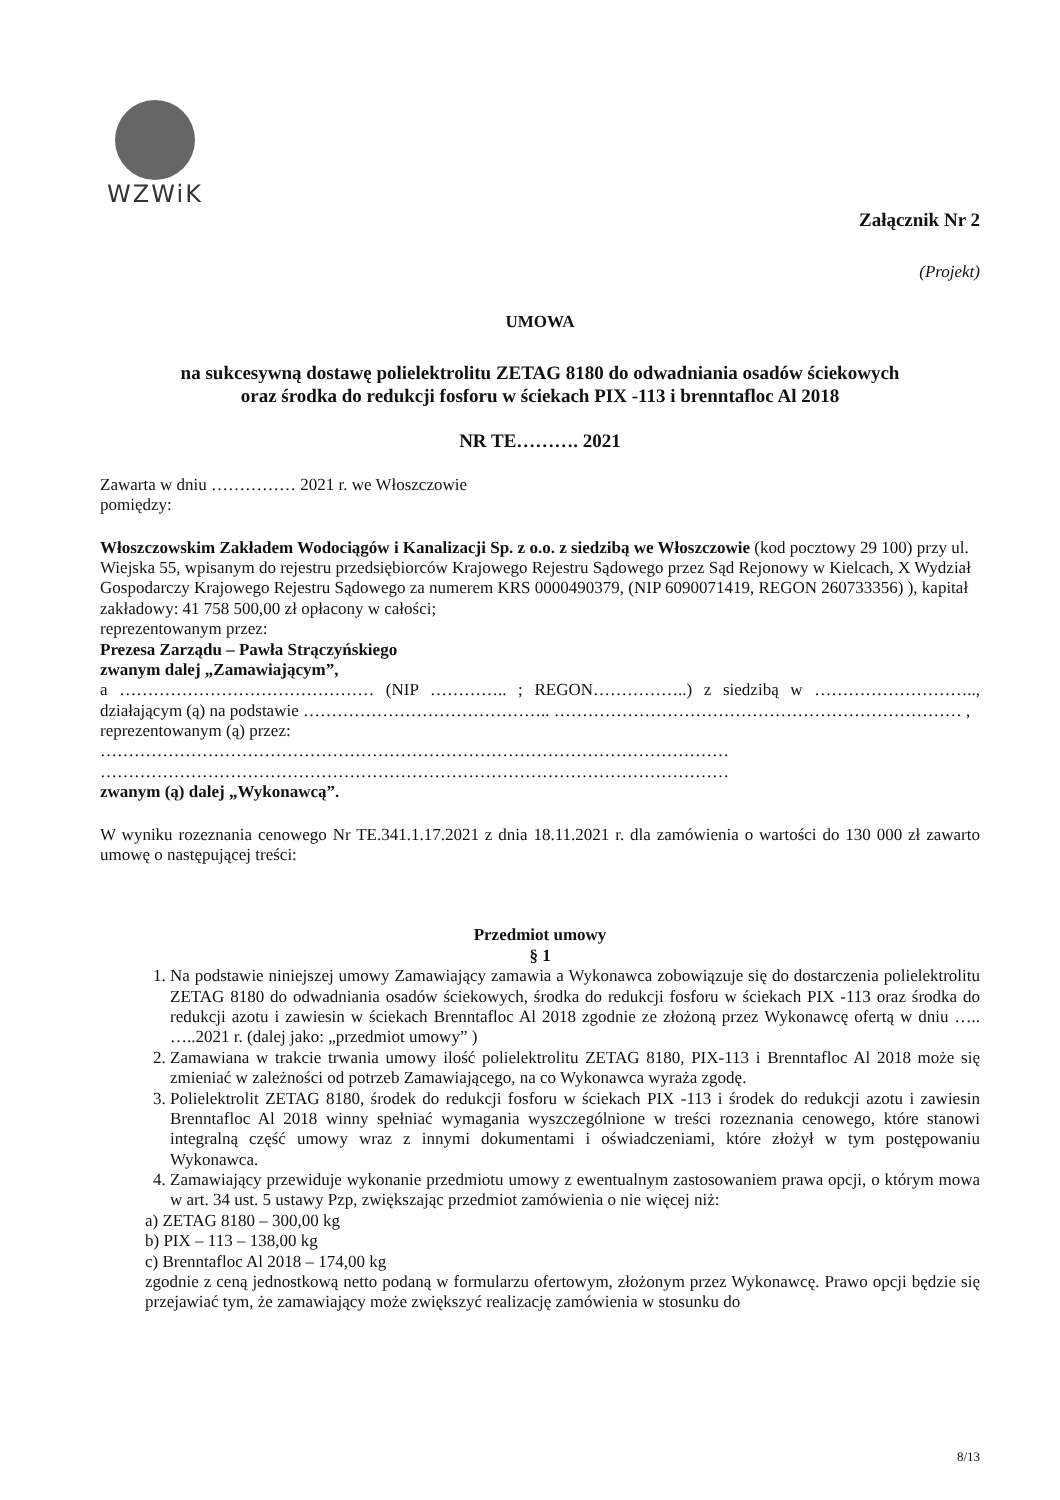WZWiK
Załącznik Nr 2
(Projekt)
UMOWA
na sukcesywną dostawę polielektrolitu ZETAG 8180 do odwadniania osadów ściekowych
oraz środka do redukcji fosforu w ściekach PIX -113 i brenntafloc Al 2018
NR TE………. 2021
Zawarta w dniu …………… 2021 r. we Włoszczowie
pomiędzy:
Włoszczowskim Zakładem Wodociągów i Kanalizacji Sp. z o.o. z siedzibą we Włoszczowie (kod pocztowy 29 100) przy ul. Wiejska 55, wpisanym do rejestru przedsiębiorców Krajowego Rejestru Sądowego przez Sąd Rejonowy w Kielcach, X Wydział Gospodarczy Krajowego Rejestru Sądowego za numerem KRS 0000490379, (NIP 6090071419, REGON 260733356) ), kapitał zakładowy: 41 758 500,00 zł opłacony w całości;
reprezentowanym przez:
Prezesa Zarządu – Pawła Strączyńskiego
zwanym dalej „Zamawiającym”,
a ……………………………………… (NIP ………….. ; REGON……………..) z siedzibą w ……………………….., działającym (ą) na podstawie …………………………………….. ……………………………………………………………… ,
reprezentowanym (ą) przez:
…………………………………………………………………………………………………
…………………………………………………………………………………………………
zwanym (ą) dalej „Wykonawcą”.
W wyniku rozeznania cenowego Nr TE.341.1.17.2021 z dnia 18.11.2021 r. dla zamówienia o wartości do 130 000 zł zawarto umowę o następującej treści:
Przedmiot umowy
§ 1
1. Na podstawie niniejszej umowy Zamawiający zamawia a Wykonawca zobowiązuje się do dostarczenia polielektrolitu ZETAG 8180 do odwadniania osadów ściekowych, środka do redukcji fosforu w ściekach PIX -113 oraz środka do redukcji azotu i zawiesin w ściekach Brenntafloc Al 2018 zgodnie ze złożoną przez Wykonawcę ofertą w dniu ….. …..2021 r. (dalej jako: „przedmiot umowy” )
2. Zamawiana w trakcie trwania umowy ilość polielektrolitu ZETAG 8180, PIX-113 i Brenntafloc Al 2018 może się zmieniać w zależności od potrzeb Zamawiającego, na co Wykonawca wyraża zgodę.
3. Polielektrolit ZETAG 8180, środek do redukcji fosforu w ściekach PIX -113 i środek do redukcji azotu i zawiesin Brenntafloc Al 2018 winny spełniać wymagania wyszczególnione w treści rozeznania cenowego, które stanowi integralną część umowy wraz z innymi dokumentami i oświadczeniami, które złożył w tym postępowaniu Wykonawca.
4. Zamawiający przewiduje wykonanie przedmiotu umowy z ewentualnym zastosowaniem prawa opcji, o którym mowa w art. 34 ust. 5 ustawy Pzp, zwiększając przedmiot zamówienia o nie więcej niż:
a) ZETAG 8180 – 300,00 kg
b) PIX – 113 – 138,00 kg
c) Brenntafloc Al 2018 – 174,00 kg
zgodnie z ceną jednostkową netto podaną w formularzu ofertowym, złożonym przez Wykonawcę. Prawo opcji będzie się przejawiać tym, że zamawiający może zwiększyć realizację zamówienia w stosunku do
8/13